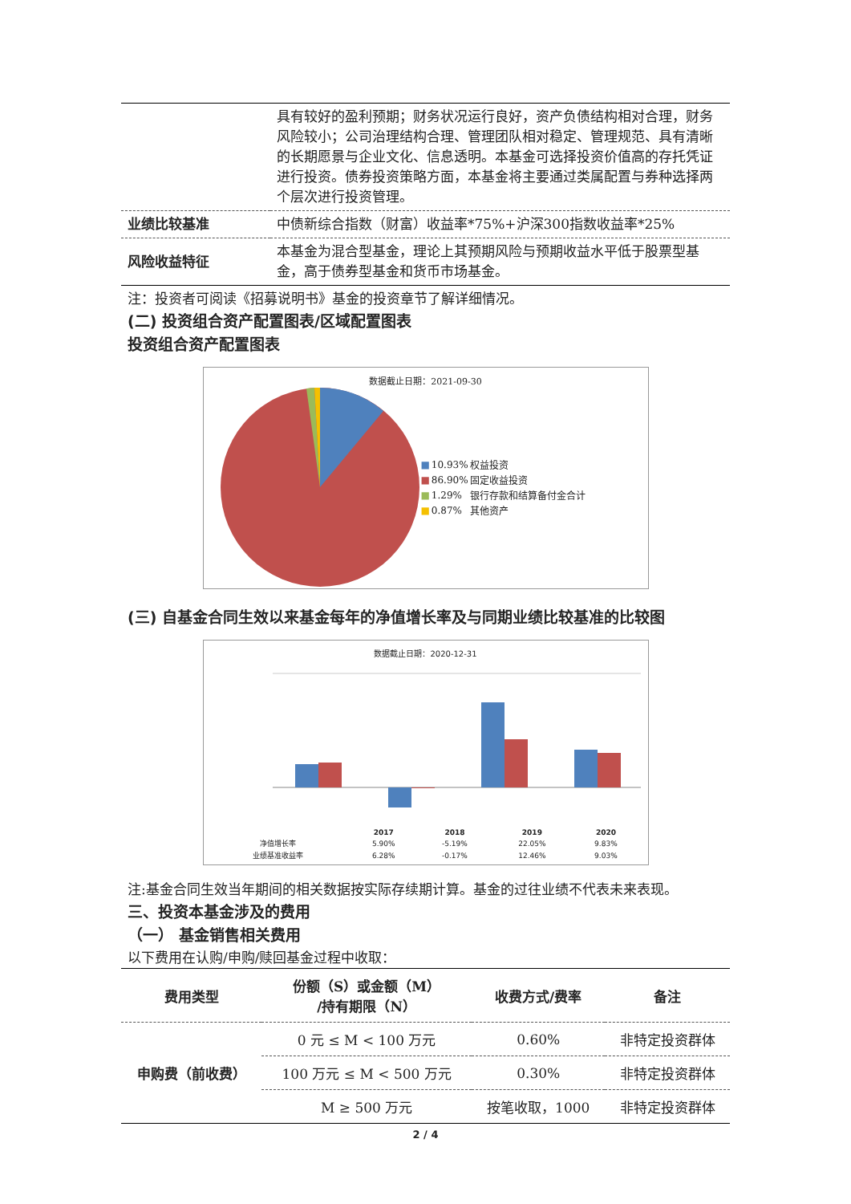| | 具有较好的盈利预期；财务状况运行良好，资产负债结构相对合理，财务风险较小；公司治理结构合理、管理团队相对稳定、管理规范、具有清晰的长期愿景与企业文化、信息透明。本基金可选择投资价值高的存托凭证进行投资。债券投资策略方面，本基金将主要通过类属配置与券种选择两个层次进行投资管理。 |
| 业绩比较基准 | 中债新综合指数（财富）收益率*75%+沪深300指数收益率*25% |
| 风险收益特征 | 本基金为混合型基金，理论上其预期风险与预期收益水平低于股票型基金，高于债券型基金和货币市场基金。 |
注：投资者可阅读《招募说明书》基金的投资章节了解详细情况。
(二) 投资组合资产配置图表/区域配置图表
投资组合资产配置图表
数据截止日期：2021-09-30
| ■ | 10.93% | 权益投资 |
| ■ | 86.90% | 固定收益投资 |
| ■ | 1.29% | 银行存款和结算备付金合计 |
| ■ | 0.87% | 其他资产 |
(三) 自基金合同生效以来基金每年的净值增长率及与同期业绩比较基准的比较图
数据截止日期：2020-12-31
| | 2017 | 2018 | 2019 | 2020 |
| --- | --- | --- | --- | --- |
| 净值增长率 | 5.90% | -5.19% | 22.05% | 9.83% |
| 业绩基准收益率 | 6.28% | -0.17% | 12.46% | 9.03% |
注:基金合同生效当年期间的相关数据按实际存续期计算。基金的过往业绩不代表未来表现。
三、投资本基金涉及的费用
（一） 基金销售相关费用
以下费用在认购/申购/赎回基金过程中收取：
| 费用类型 | 份额（S）或金额（M） /持有期限（N） | 收费方式/费率 | 备注 |
| --- | --- | --- | --- |
| 申购费（前收费） | 0 元 ≤ M < 100 万元 | 0.60% | 非特定投资群体 |
| | 100 万元 ≤ M < 500 万元 | 0.30% | 非特定投资群体 |
| | M ≥ 500 万元 | 按笔收取，1000 | 非特定投资群体 |
2 / 4